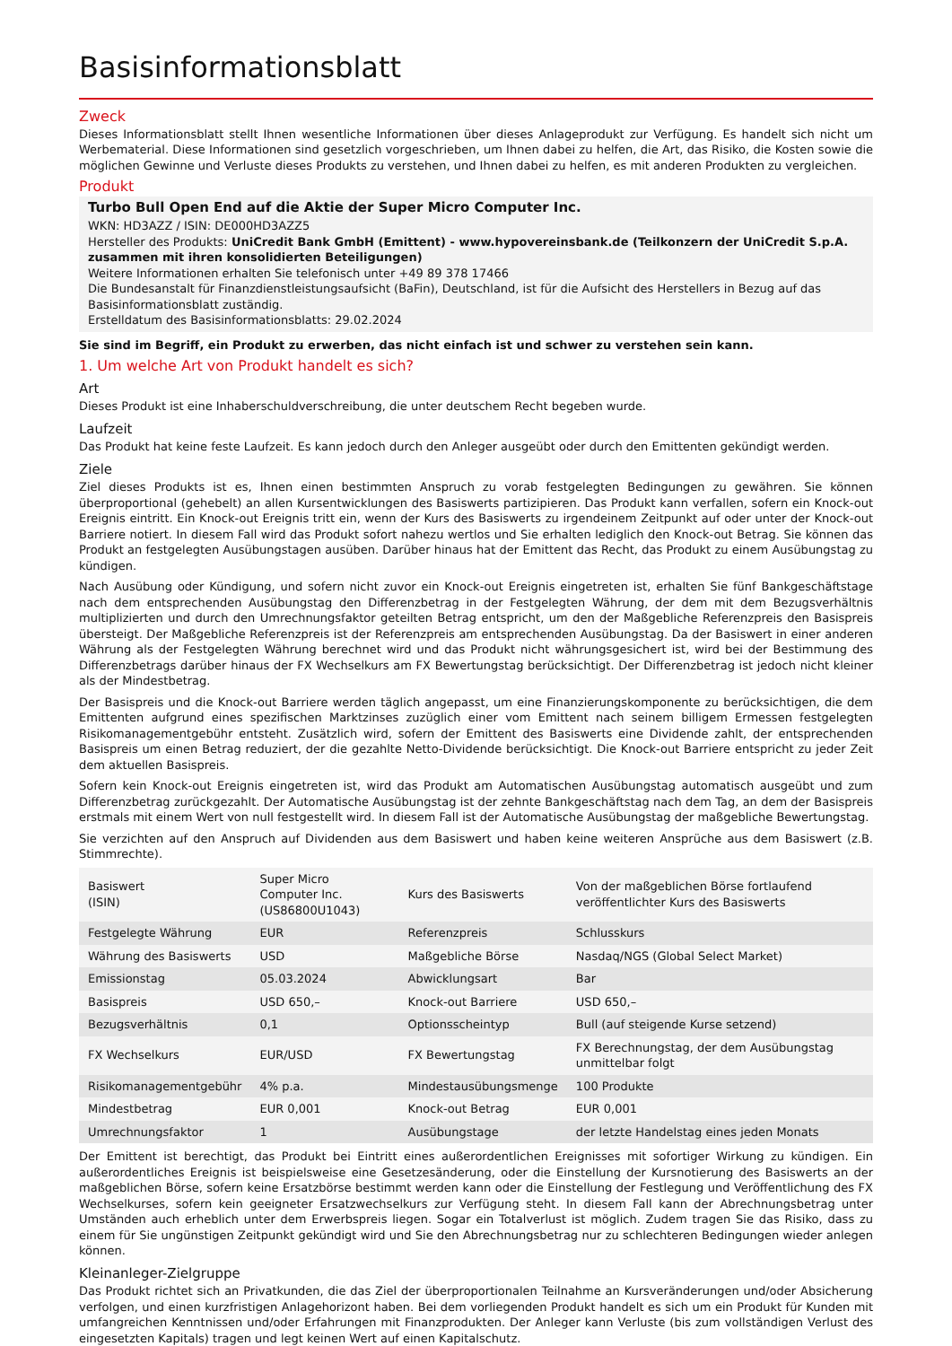Basisinformationsblatt
Zweck
Dieses Informationsblatt stellt Ihnen wesentliche Informationen über dieses Anlageprodukt zur Verfügung. Es handelt sich nicht um Werbematerial. Diese Informationen sind gesetzlich vorgeschrieben, um Ihnen dabei zu helfen, die Art, das Risiko, die Kosten sowie die möglichen Gewinne und Verluste dieses Produkts zu verstehen, und Ihnen dabei zu helfen, es mit anderen Produkten zu vergleichen.
Produkt
Turbo Bull Open End auf die Aktie der Super Micro Computer Inc.
WKN: HD3AZZ / ISIN: DE000HD3AZZ5
Hersteller des Produkts: UniCredit Bank GmbH (Emittent) - www.hypovereinsbank.de (Teilkonzern der UniCredit S.p.A. zusammen mit ihren konsolidierten Beteiligungen)
Weitere Informationen erhalten Sie telefonisch unter +49 89 378 17466
Die Bundesanstalt für Finanzdienstleistungsaufsicht (BaFin), Deutschland, ist für die Aufsicht des Herstellers in Bezug auf das Basisinformationsblatt zuständig.
Erstelldatum des Basisinformationsblatts: 29.02.2024
Sie sind im Begriff, ein Produkt zu erwerben, das nicht einfach ist und schwer zu verstehen sein kann.
1. Um welche Art von Produkt handelt es sich?
Art
Dieses Produkt ist eine Inhaberschuldverschreibung, die unter deutschem Recht begeben wurde.
Laufzeit
Das Produkt hat keine feste Laufzeit. Es kann jedoch durch den Anleger ausgeübt oder durch den Emittenten gekündigt werden.
Ziele
Ziel dieses Produkts ist es, Ihnen einen bestimmten Anspruch zu vorab festgelegten Bedingungen zu gewähren. Sie können überproportional (gehebelt) an allen Kursentwicklungen des Basiswerts partizipieren. Das Produkt kann verfallen, sofern ein Knock-out Ereignis eintritt. Ein Knock-out Ereignis tritt ein, wenn der Kurs des Basiswerts zu irgendeinem Zeitpunkt auf oder unter der Knock-out Barriere notiert. In diesem Fall wird das Produkt sofort nahezu wertlos und Sie erhalten lediglich den Knock-out Betrag. Sie können das Produkt an festgelegten Ausübungstagen ausüben. Darüber hinaus hat der Emittent das Recht, das Produkt zu einem Ausübungstag zu kündigen.
Nach Ausübung oder Kündigung, und sofern nicht zuvor ein Knock-out Ereignis eingetreten ist, erhalten Sie fünf Bankgeschäftstage nach dem entsprechenden Ausübungstag den Differenzbetrag in der Festgelegten Währung, der dem mit dem Bezugsverhältnis multiplizierten und durch den Umrechnungsfaktor geteilten Betrag entspricht, um den der Maßgebliche Referenzpreis den Basispreis übersteigt. Der Maßgebliche Referenzpreis ist der Referenzpreis am entsprechenden Ausübungstag. Da der Basiswert in einer anderen Währung als der Festgelegten Währung berechnet wird und das Produkt nicht währungsgesichert ist, wird bei der Bestimmung des Differenzbetrags darüber hinaus der FX Wechselkurs am FX Bewertungstag berücksichtigt. Der Differenzbetrag ist jedoch nicht kleiner als der Mindestbetrag.
Der Basispreis und die Knock-out Barriere werden täglich angepasst, um eine Finanzierungskomponente zu berücksichtigen, die dem Emittenten aufgrund eines spezifischen Marktzinses zuzüglich einer vom Emittent nach seinem billigem Ermessen festgelegten Risikomanagementgebühr entsteht. Zusätzlich wird, sofern der Emittent des Basiswerts eine Dividende zahlt, der entsprechenden Basispreis um einen Betrag reduziert, der die gezahlte Netto-Dividende berücksichtigt. Die Knock-out Barriere entspricht zu jeder Zeit dem aktuellen Basispreis.
Sofern kein Knock-out Ereignis eingetreten ist, wird das Produkt am Automatischen Ausübungstag automatisch ausgeübt und zum Differenzbetrag zurückgezahlt. Der Automatische Ausübungstag ist der zehnte Bankgeschäftstag nach dem Tag, an dem der Basispreis erstmals mit einem Wert von null festgestellt wird. In diesem Fall ist der Automatische Ausübungstag der maßgebliche Bewertungstag.
Sie verzichten auf den Anspruch auf Dividenden aus dem Basiswert und haben keine weiteren Ansprüche aus dem Basiswert (z.B. Stimmrechte).
| Basiswert (ISIN) | Super Micro Computer Inc. (US86800U1043) | Kurs des Basiswerts | Von der maßgeblichen Börse fortlaufend veröffentlichter Kurs des Basiswerts |
| Festgelegte Währung | EUR | Referenzpreis | Schlusskurs |
| Währung des Basiswerts | USD | Maßgebliche Börse | Nasdaq/NGS (Global Select Market) |
| Emissionstag | 05.03.2024 | Abwicklungsart | Bar |
| Basispreis | USD 650,– | Knock-out Barriere | USD 650,– |
| Bezugsverhältnis | 0,1 | Optionsscheintyp | Bull (auf steigende Kurse setzend) |
| FX Wechselkurs | EUR/USD | FX Bewertungstag | FX Berechnungstag, der dem Ausübungstag unmittelbar folgt |
| Risikomanagementgebühr | 4% p.a. | Mindestausübungsmenge | 100 Produkte |
| Mindestbetrag | EUR 0,001 | Knock-out Betrag | EUR 0,001 |
| Umrechnungsfaktor | 1 | Ausübungstage | der letzte Handelstag eines jeden Monats |
Der Emittent ist berechtigt, das Produkt bei Eintritt eines außerordentlichen Ereignisses mit sofortiger Wirkung zu kündigen. Ein außerordentliches Ereignis ist beispielsweise eine Gesetzesänderung, oder die Einstellung der Kursnotierung des Basiswerts an der maßgeblichen Börse, sofern keine Ersatzbörse bestimmt werden kann oder die Einstellung der Festlegung und Veröffentlichung des FX Wechselkurses, sofern kein geeigneter Ersatzwechselkurs zur Verfügung steht. In diesem Fall kann der Abrechnungsbetrag unter Umständen auch erheblich unter dem Erwerbspreis liegen. Sogar ein Totalverlust ist möglich. Zudem tragen Sie das Risiko, dass zu einem für Sie ungünstigen Zeitpunkt gekündigt wird und Sie den Abrechnungsbetrag nur zu schlechteren Bedingungen wieder anlegen können.
Kleinanleger-Zielgruppe
Das Produkt richtet sich an Privatkunden, die das Ziel der überproportionalen Teilnahme an Kursveränderungen und/oder Absicherung verfolgen, und einen kurzfristigen Anlagehorizont haben. Bei dem vorliegenden Produkt handelt es sich um ein Produkt für Kunden mit umfangreichen Kenntnissen und/oder Erfahrungen mit Finanzprodukten. Der Anleger kann Verluste (bis zum vollständigen Verlust des eingesetzten Kapitals) tragen und legt keinen Wert auf einen Kapitalschutz.